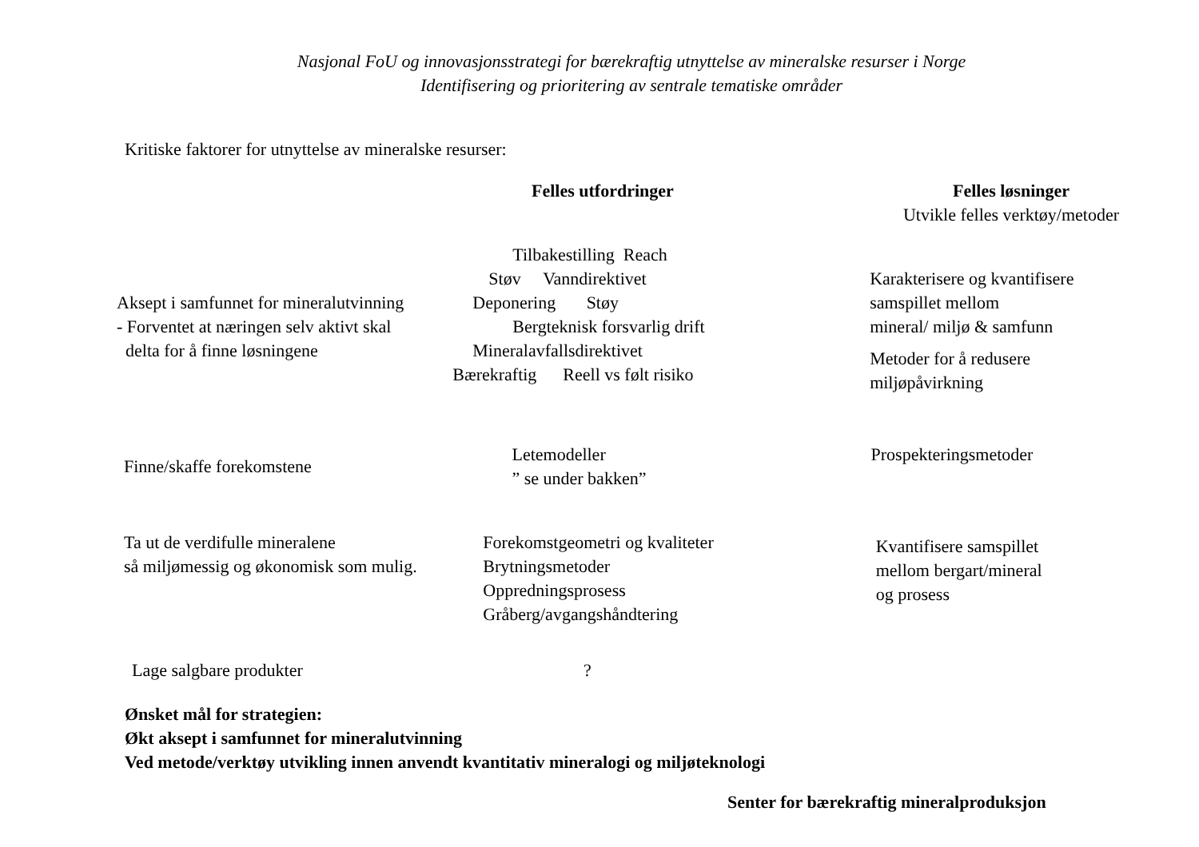Nasjonal FoU og innovasjonsstrategi for bærekraftig utnyttelse av mineralske resurser i Norge
Identifisering og prioritering av sentrale tematiske områder
Kritiske faktorer for utnyttelse av mineralske resurser:
Felles utfordringer Felles løsninger
Utvikle felles verktøy/metoder
Aksept i samfunnet for mineralutvinning
- Forventet at næringen selv aktivt skal
delta for å finne løsningene
Tilbakestilling Reach
Støv Vanndirektivet
Deponering Støy
Bergteknisk forsvarlig drift
Mineralavfallsdirektivet
Bærekraftig Reell vs følt risiko
Karakterisere og kvantifisere
samspillet mellom
mineral/ miljø & samfunn
Metoder for å redusere
miljøpåvirkning
Finne/skaffe forekomstene
Letemodeller
” se under bakken”
Prospekteringsmetoder
Ta ut de verdifulle mineralene
så miljømessig og økonomisk som mulig.
Forekomstgeometri og kvaliteter
Brytningsmetoder
Oppredningsprosess
Gråberg/avgangshåndtering
Kvantifisere samspillet
mellom bergart/mineral
og prosess
Lage salgbare produkter ?
Ønsket mål for strategien:
Økt aksept i samfunnet for mineralutvinning
Ved metode/verktøy utvikling innen anvendt kvantitativ mineralogi og miljøteknologi
Senter for bærekraftig mineralproduksjon